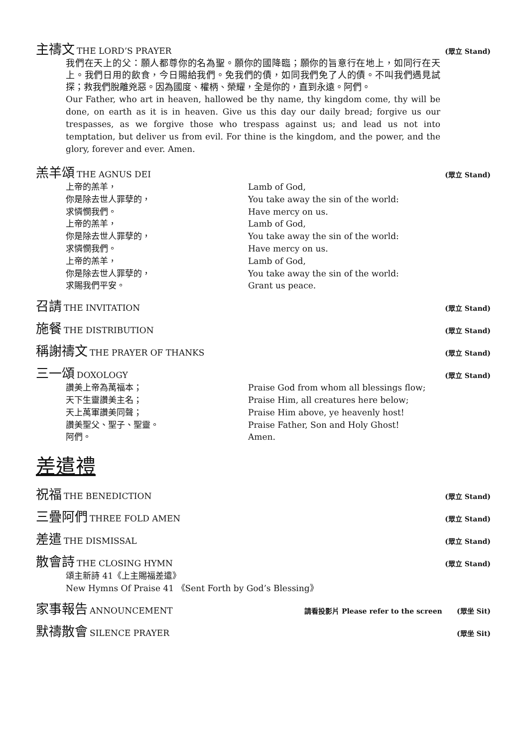主禱文 THE LORD’S PRAYER (眾立 Stand)
我們在天上的父：願人都尊你的名為聖。願你的國降臨；願你的旨意行在地上，如同行在天上。我們日用的飲食，今日賜給我們。免我們的債，如同我們免了人的債。不叫我們遇見試探；救我們脫離兇惡。因為國度、權柄、榮耀，全是你的，直到永遠。阿們。
Our Father, who art in heaven, hallowed be thy name, thy kingdom come, thy will be done, on earth as it is in heaven. Give us this day our daily bread; forgive us our trespasses, as we forgive those who trespass against us; and lead us not into temptation, but deliver us from evil. For thine is the kingdom, and the power, and the glory, forever and ever. Amen.
羔羊頌 THE AGNUS DEI (眾立 Stand)
上帝的羔羊，
你是除去世人罪孽的，
求憐憫我們。
上帝的羔羊，
你是除去世人罪孽的，
求憐憫我們。
上帝的羔羊，
你是除去世人罪孽的，
求賜我們平安。
Lamb of God,
You take away the sin of the world:
Have mercy on us.
Lamb of God,
You take away the sin of the world:
Have mercy on us.
Lamb of God,
You take away the sin of the world:
Grant us peace.
召請 THE INVITATION (眾立 Stand)
施餐 THE DISTRIBUTION (眾立 Stand)
稱謝禱文 THE PRAYER OF THANKS (眾立 Stand)
三一頌 DOXOLOGY (眾立 Stand)
讚美上帝為萬福本；
天下生靈讚美主名；
天上萬軍讚美同聲；
讚美聖父、聖子、聖靈。
阿們。
Praise God from whom all blessings flow;
Praise Him, all creatures here below;
Praise Him above, ye heavenly host!
Praise Father, Son and Holy Ghost!
Amen.
差遣禮
祝福 THE BENEDICTION (眾立 Stand)
三疊阿們 THREE FOLD AMEN (眾立 Stand)
差遣 THE DISMISSAL (眾立 Stand)
散會詩 THE CLOSING HYMN (眾立 Stand)
頌主新詩 41《上主賜福差遣》
New Hymns Of Praise 41 《Sent Forth by God’s Blessing》
家事報告 ANNOUNCEMENT 請看投影片 Please refer to the screen (眾坐 Sit)
默禱散會 SILENCE PRAYER (眾坐 Sit)